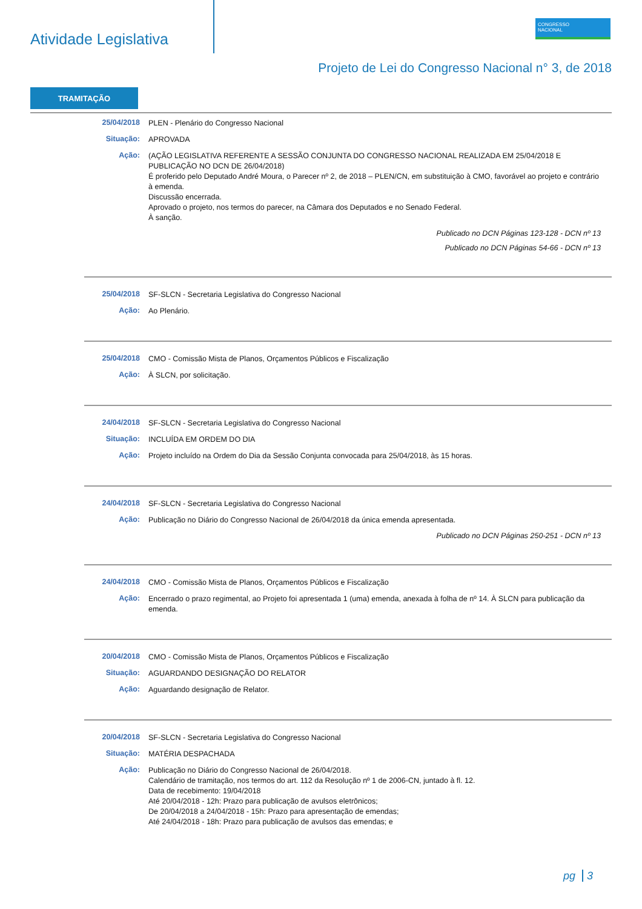Atividade Legislativa
CONGRESSO
NACIONAL
Projeto de Lei do Congresso Nacional n° 3, de 2018
TRAMITAÇÃO
25/04/2018
PLEN - Plenário do Congresso Nacional
Situação:
APROVADA
Ação:
(AÇÃO LEGISLATIVA REFERENTE A SESSÃO CONJUNTA DO CONGRESSO NACIONAL REALIZADA EM 25/04/2018 E PUBLICAÇÃO NO DCN DE 26/04/2018)
É proferido pelo Deputado André Moura, o Parecer nº 2, de 2018 – PLEN/CN, em substituição à CMO, favorável ao projeto e contrário à emenda.
Discussão encerrada.
Aprovado o projeto, nos termos do parecer, na Câmara dos Deputados e no Senado Federal.
À sanção.
Publicado no DCN Páginas 123-128 - DCN nº 13
Publicado no DCN Páginas 54-66 - DCN nº 13
25/04/2018
SF-SLCN - Secretaria Legislativa do Congresso Nacional
Ação:
Ao Plenário.
25/04/2018
CMO - Comissão Mista de Planos, Orçamentos Públicos e Fiscalização
Ação:
À SLCN, por solicitação.
24/04/2018
SF-SLCN - Secretaria Legislativa do Congresso Nacional
Situação:
INCLUÍDA EM ORDEM DO DIA
Ação:
Projeto incluído na Ordem do Dia da Sessão Conjunta convocada para 25/04/2018, às 15 horas.
24/04/2018
SF-SLCN - Secretaria Legislativa do Congresso Nacional
Ação:
Publicação no Diário do Congresso Nacional de 26/04/2018 da única emenda apresentada.
Publicado no DCN Páginas 250-251 - DCN nº 13
24/04/2018
CMO - Comissão Mista de Planos, Orçamentos Públicos e Fiscalização
Ação:
Encerrado o prazo regimental, ao Projeto foi apresentada 1 (uma) emenda, anexada à folha de nº 14. À SLCN para publicação da emenda.
20/04/2018
CMO - Comissão Mista de Planos, Orçamentos Públicos e Fiscalização
Situação:
AGUARDANDO DESIGNAÇÃO DO RELATOR
Ação:
Aguardando designação de Relator.
20/04/2018
SF-SLCN - Secretaria Legislativa do Congresso Nacional
Situação:
MATÉRIA DESPACHADA
Ação:
Publicação no Diário do Congresso Nacional de 26/04/2018.
Calendário de tramitação, nos termos do art. 112 da Resolução nº 1 de 2006-CN, juntado à fl. 12.
Data de recebimento: 19/04/2018
Até 20/04/2018 - 12h: Prazo para publicação de avulsos eletrônicos;
De 20/04/2018 a 24/04/2018 - 15h: Prazo para apresentação de emendas;
Até 24/04/2018 - 18h: Prazo para publicação de avulsos das emendas; e
pg 3